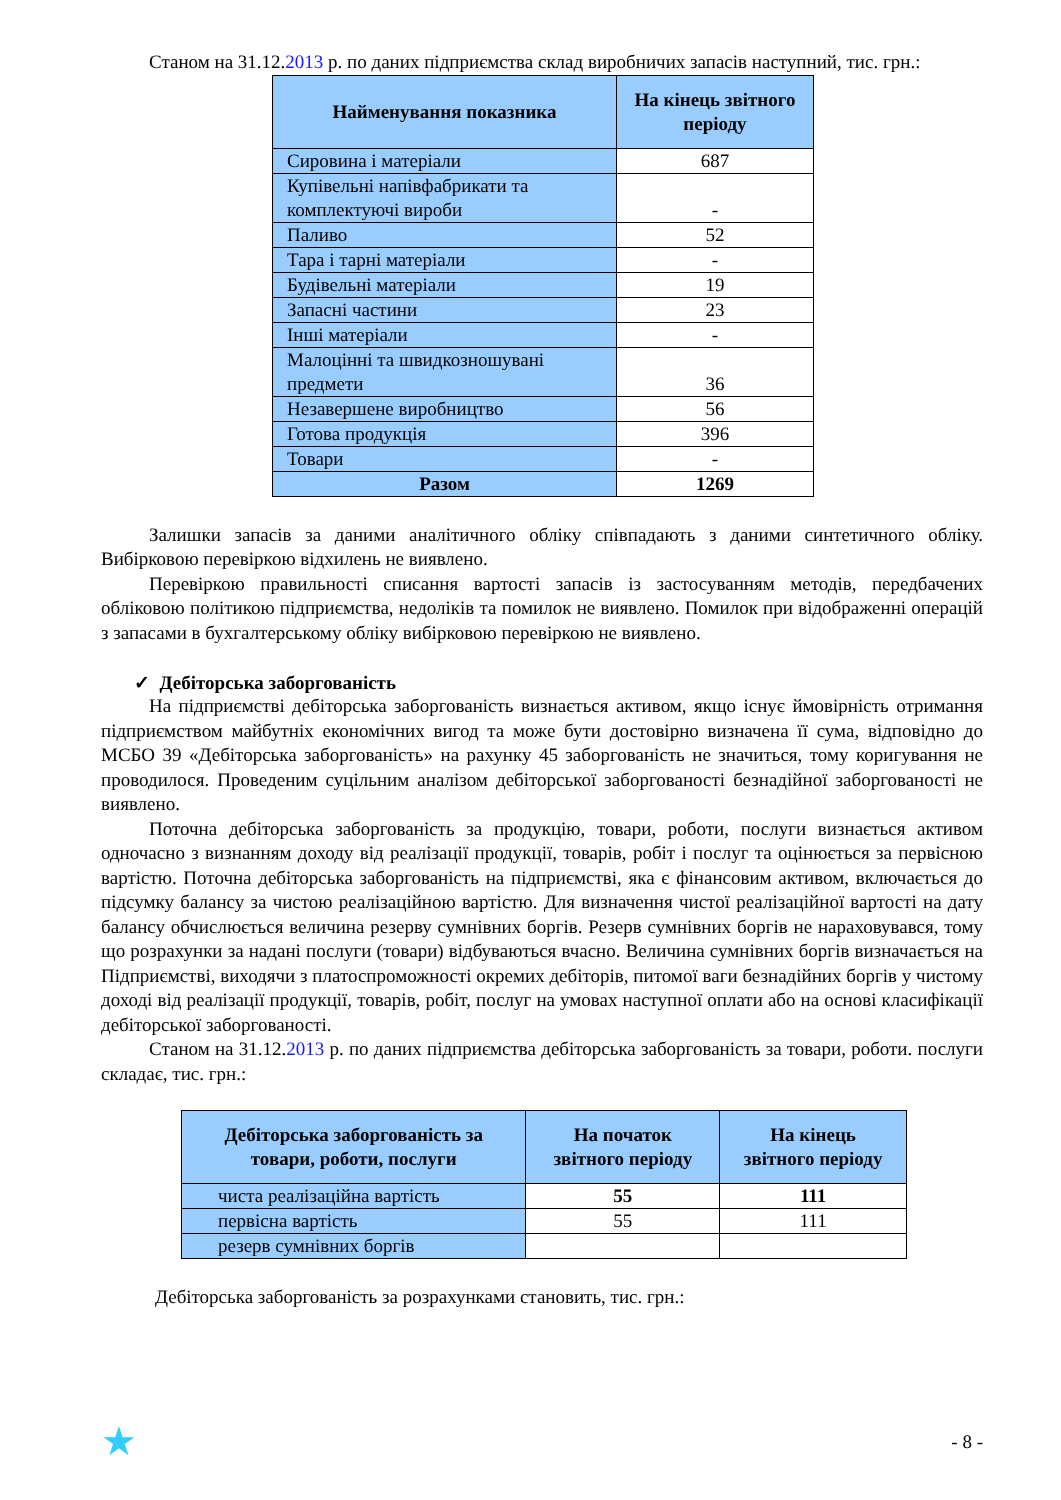Станом на 31.12.2013 р. по даних підприємства склад виробничих запасів наступний, тис. грн.:
| Найменування показника | На кінець звітного періоду |
| --- | --- |
| Сировина і матеріали | 687 |
| Купівельні напівфабрикати та комплектуючі вироби | - |
| Паливо | 52 |
| Тара і тарні матеріали | - |
| Будівельні матеріали | 19 |
| Запасні частини | 23 |
| Інші матеріали | - |
| Малоцінні та швидкозношувані предмети | 36 |
| Незавершене виробництво | 56 |
| Готова продукція | 396 |
| Товари | - |
| Разом | 1269 |
Залишки запасів за даними аналітичного обліку співпадають з даними синтетичного обліку. Вибірковою перевіркою відхилень не виявлено.
Перевіркою правильності списання вартості запасів із застосуванням методів, передбачених обліковою політикою підприємства, недоліків та помилок не виявлено. Помилок при відображенні операцій з запасами в бухгалтерському обліку вибірковою перевіркою не виявлено.
✓ Дебіторська заборгованість
На підприємстві дебіторська заборгованість визнається активом, якщо існує ймовірність отримання підприємством майбутніх економічних вигод та може бути достовірно визначена її сума, відповідно до МСБО 39 «Дебіторська заборгованість» на рахунку 45 заборгованість не значиться, тому коригування не проводилося. Проведеним суцільним аналізом дебіторської заборгованості безнадійної заборгованості не виявлено.
Поточна дебіторська заборгованість за продукцію, товари, роботи, послуги визнається активом одночасно з визнанням доходу від реалізації продукції, товарів, робіт і послуг та оцінюється за первісною вартістю. Поточна дебіторська заборгованість на підприємстві, яка є фінансовим активом, включається до підсумку балансу за чистою реалізаційною вартістю. Для визначення чистої реалізаційної вартості на дату балансу обчислюється величина резерву сумнівних боргів. Резерв сумнівних боргів не нараховувався, тому що розрахунки за надані послуги (товари) відбуваються вчасно. Величина сумнівних боргів визначається на Підприємстві, виходячи з платоспроможності окремих дебіторів, питомої ваги безнадійних боргів у чистому доході від реалізації продукції, товарів, робіт, послуг на умовах наступної оплати або на основі класифікації дебіторської заборгованості.
Станом на 31.12.2013 р. по даних підприємства дебіторська заборгованість за товари, роботи. послуги складає, тис. грн.:
| Дебіторська заборгованість за товари, роботи, послуги | На початок звітного періоду | На кінець звітного періоду |
| --- | --- | --- |
| чиста реалізаційна вартість | 55 | 111 |
| первісна вартість | 55 | 111 |
| резерв сумнівних боргів | | |
Дебіторська заборгованість за розрахунками становить, тис. грн.:
★ - 8 -